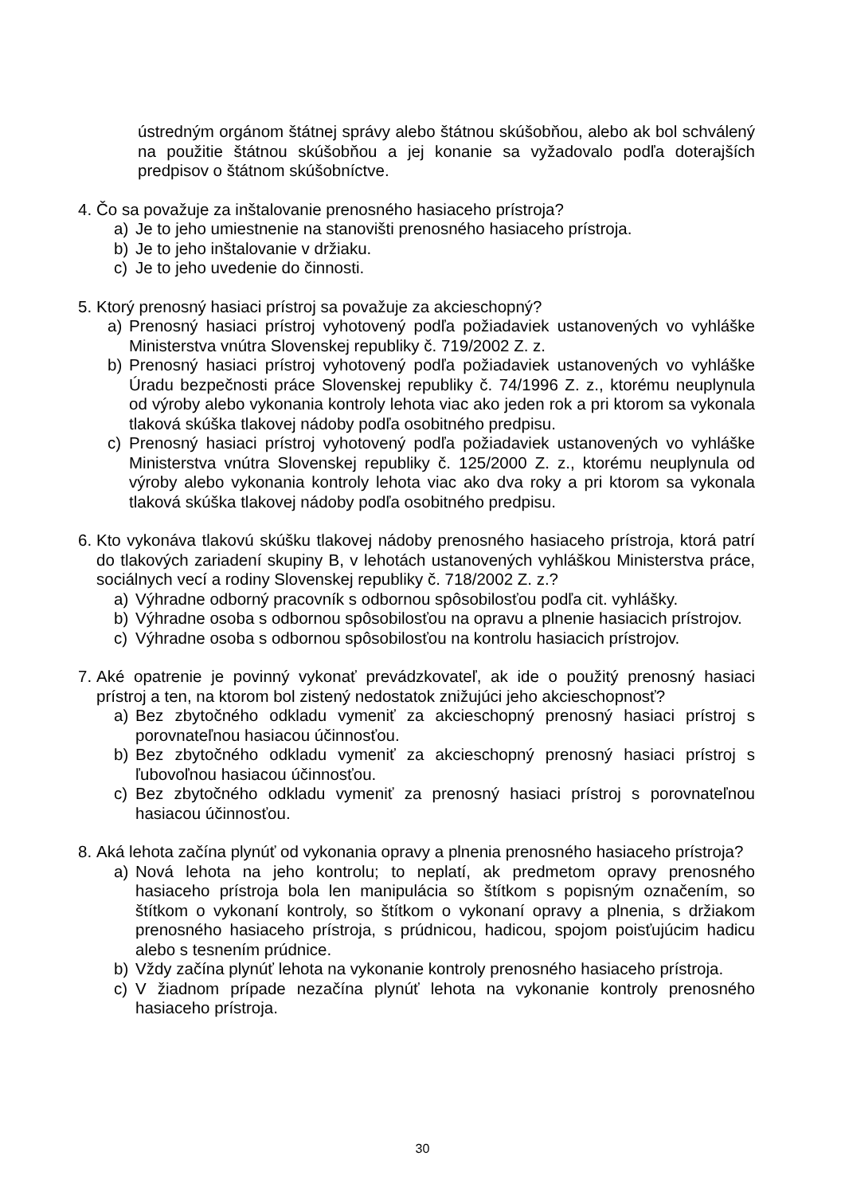ústredným orgánom štátnej správy alebo štátnou skúšobňou, alebo ak bol schválený na použitie štátnou skúšobňou a jej konanie sa vyžadovalo podľa doterajších predpisov o štátnom skúšobníctve.
4. Čo sa považuje za inštalovanie prenosného hasiaceho prístroja?
a) Je to jeho umiestnenie na stanovišti prenosného hasiaceho prístroja.
b) Je to jeho inštalovanie v držiaku.
c) Je to jeho uvedenie do činnosti.
5. Ktorý prenosný hasiaci prístroj sa považuje za akcieschopný?
a) Prenosný hasiaci prístroj vyhotovený podľa požiadaviek ustanovených vo vyhláške Ministerstva vnútra Slovenskej republiky č. 719/2002 Z. z.
b) Prenosný hasiaci prístroj vyhotovený podľa požiadaviek ustanovených vo vyhláške Úradu bezpečnosti práce Slovenskej republiky č. 74/1996 Z. z., ktorému neuplynula od výroby alebo vykonania kontroly lehota viac ako jeden rok a pri ktorom sa vykonala tlaková skúška tlakovej nádoby podľa osobitného predpisu.
c) Prenosný hasiaci prístroj vyhotovený podľa požiadaviek ustanovených vo vyhláške Ministerstva vnútra Slovenskej republiky č. 125/2000 Z. z., ktorému neuplynula od výroby alebo vykonania kontroly lehota viac ako dva roky a pri ktorom sa vykonala tlaková skúška tlakovej nádoby podľa osobitného predpisu.
6. Kto vykonáva tlakovú skúšku tlakovej nádoby prenosného hasiaceho prístroja, ktorá patrí do tlakových zariadení skupiny B, v lehotách ustanovených vyhláškou Ministerstva práce, sociálnych vecí a rodiny Slovenskej republiky č. 718/2002 Z. z.?
a) Výhradne odborný pracovník s odbornou spôsobilosťou podľa cit. vyhlášky.
b) Výhradne osoba s odbornou spôsobilosťou na opravu a plnenie hasiacich prístrojov.
c) Výhradne osoba s odbornou spôsobilosťou na kontrolu hasiacich prístrojov.
7. Aké opatrenie je povinný vykonať prevádzkovateľ, ak ide o použitý prenosný hasiaci prístroj a ten, na ktorom bol zistený nedostatok znižujúci jeho akcieschopnosť?
a) Bez zbytočného odkladu vymeniť za akcieschopný prenosný hasiaci prístroj s porovnateľnou hasiacou účinnosťou.
b) Bez zbytočného odkladu vymeniť za akcieschopný prenosný hasiaci prístroj s ľubovoľnou hasiacou účinnosťou.
c) Bez zbytočného odkladu vymeniť za prenosný hasiaci prístroj s porovnateľnou hasiacou účinnosťou.
8. Aká lehota začína plynúť od vykonania opravy a plnenia prenosného hasiaceho prístroja?
a) Nová lehota na jeho kontrolu; to neplatí, ak predmetom opravy prenosného hasiaceho prístroja bola len manipulácia so štítkom s popisným označením, so štítkom o vykonaní kontroly, so štítkom o vykonaní opravy a plnenia, s držiakom prenosného hasiaceho prístroja, s prúdnicou, hadicou, spojom poisťujúcim hadicu alebo s tesnením prúdnice.
b) Vždy začína plynúť lehota na vykonanie kontroly prenosného hasiaceho prístroja.
c) V žiadnom prípade nezačína plynúť lehota na vykonanie kontroly prenosného hasiaceho prístroja.
30